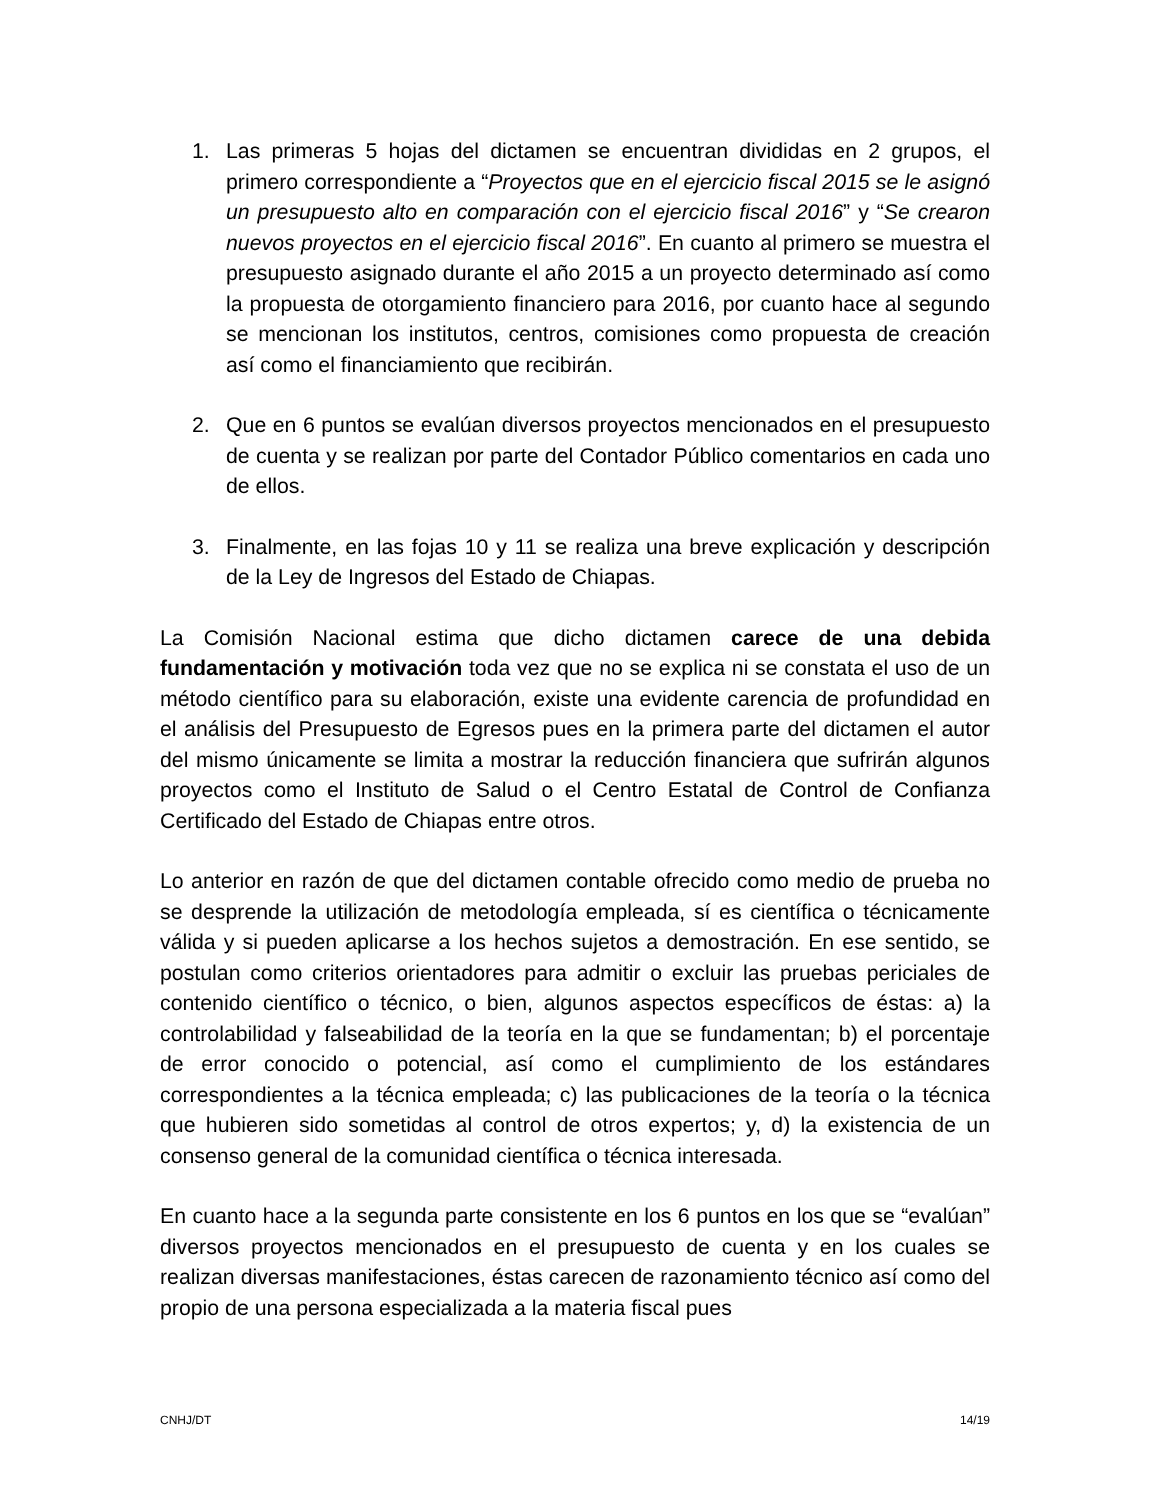1. Las primeras 5 hojas del dictamen se encuentran divididas en 2 grupos, el primero correspondiente a “Proyectos que en el ejercicio fiscal 2015 se le asignó un presupuesto alto en comparación con el ejercicio fiscal 2016” y “Se crearon nuevos proyectos en el ejercicio fiscal 2016”. En cuanto al primero se muestra el presupuesto asignado durante el año 2015 a un proyecto determinado así como la propuesta de otorgamiento financiero para 2016, por cuanto hace al segundo se mencionan los institutos, centros, comisiones como propuesta de creación así como el financiamiento que recibirán.
2. Que en 6 puntos se evalúan diversos proyectos mencionados en el presupuesto de cuenta y se realizan por parte del Contador Público comentarios en cada uno de ellos.
3. Finalmente, en las fojas 10 y 11 se realiza una breve explicación y descripción de la Ley de Ingresos del Estado de Chiapas.
La Comisión Nacional estima que dicho dictamen carece de una debida fundamentación y motivación toda vez que no se explica ni se constata el uso de un método científico para su elaboración, existe una evidente carencia de profundidad en el análisis del Presupuesto de Egresos pues en la primera parte del dictamen el autor del mismo únicamente se limita a mostrar la reducción financiera que sufrirán algunos proyectos como el Instituto de Salud o el Centro Estatal de Control de Confianza Certificado del Estado de Chiapas entre otros.
Lo anterior en razón de que del dictamen contable ofrecido como medio de prueba no se desprende la utilización de metodología empleada, sí es científica o técnicamente válida y si pueden aplicarse a los hechos sujetos a demostración. En ese sentido, se postulan como criterios orientadores para admitir o excluir las pruebas periciales de contenido científico o técnico, o bien, algunos aspectos específicos de éstas: a) la controlabilidad y falseabilidad de la teoría en la que se fundamentan; b) el porcentaje de error conocido o potencial, así como el cumplimiento de los estándares correspondientes a la técnica empleada; c) las publicaciones de la teoría o la técnica que hubieren sido sometidas al control de otros expertos; y, d) la existencia de un consenso general de la comunidad científica o técnica interesada.
En cuanto hace a la segunda parte consistente en los 6 puntos en los que se “evalúan” diversos proyectos mencionados en el presupuesto de cuenta y en los cuales se realizan diversas manifestaciones, éstas carecen de razonamiento técnico así como del propio de una persona especializada a la materia fiscal pues
CNHJ/DT 14/19